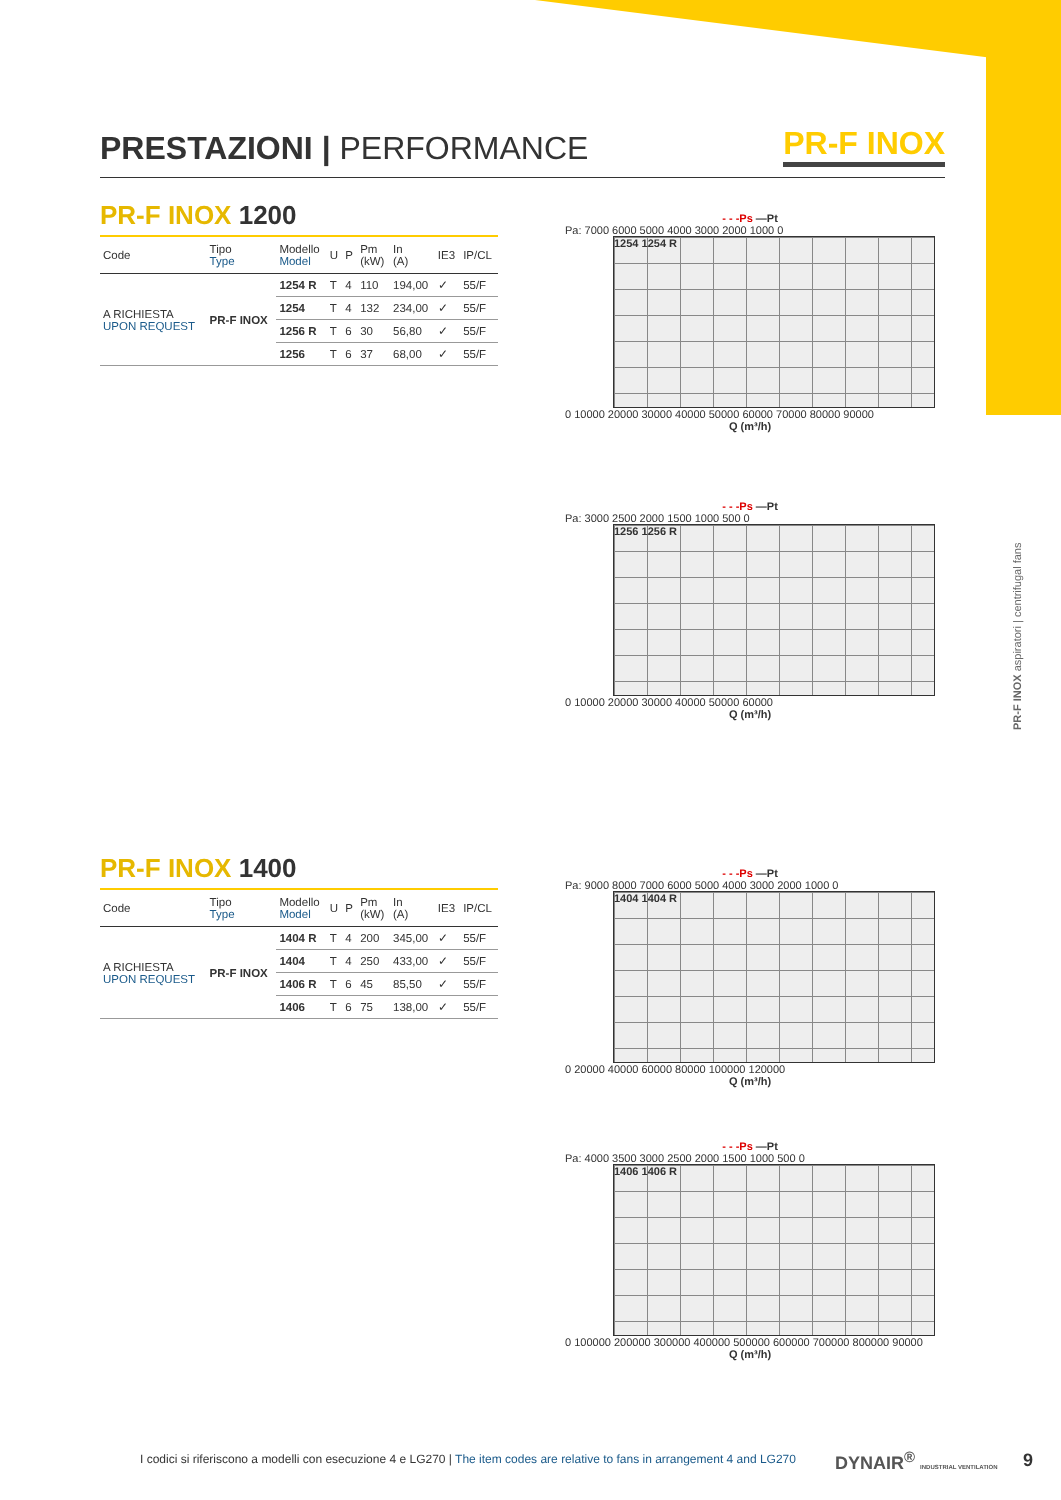PR-F INOX aspiratori | centrifugal fans
PRESTAZIONI | PERFORMANCE
PR-F INOX
PR-F INOX 1200
| Code | Tipo Type | Modello Model | U | P | Pm (kW) | In (A) | IE3 | IP/CL |
| --- | --- | --- | --- | --- | --- | --- | --- | --- |
| A RICHIESTA UPON REQUEST | PR-F INOX | 1254 R | T | 4 | 110 | 194,00 | ✓ | 55/F |
| | | 1254 | T | 4 | 132 | 234,00 | ✓ | 55/F |
| | | 1256 R | T | 6 | 30 | 56,80 | ✓ | 55/F |
| | | 1256 | T | 6 | 37 | 68,00 | ✓ | 55/F |
PR-F INOX 1400
| Code | Tipo Type | Modello Model | U | P | Pm (kW) | In (A) | IE3 | IP/CL |
| --- | --- | --- | --- | --- | --- | --- | --- | --- |
| A RICHIESTA UPON REQUEST | PR-F INOX | 1404 R | T | 4 | 200 | 345,00 | ✓ | 55/F |
| | | 1404 | T | 4 | 250 | 433,00 | ✓ | 55/F |
| | | 1406 R | T | 6 | 45 | 85,50 | ✓ | 55/F |
| | | 1406 | T | 6 | 75 | 138,00 | ✓ | 55/F |
- - -Ps —Pt
Pa: 7000 6000 5000 4000 3000 2000 1000 0
1254 1254 R
0 10000 20000 30000 40000 50000 60000 70000 80000 90000
Q (m³/h)
- - -Ps —Pt
Pa: 3000 2500 2000 1500 1000 500 0
1256 1256 R
0 10000 20000 30000 40000 50000 60000
Q (m³/h)
- - -Ps —Pt
Pa: 9000 8000 7000 6000 5000 4000 3000 2000 1000 0
1404 1404 R
0 20000 40000 60000 80000 100000 120000
Q (m³/h)
- - -Ps —Pt
Pa: 4000 3500 3000 2500 2000 1500 1000 500 0
1406 1406 R
0 100000 200000 300000 400000 500000 600000 700000 800000 90000
Q (m³/h)
I codici si riferiscono a modelli con esecuzione 4 e LG270 | The item codes are relative to fans in arrangement 4 and LG270
DYNAIR<sup>®</sup> INDUSTRIAL VENTILATION 9